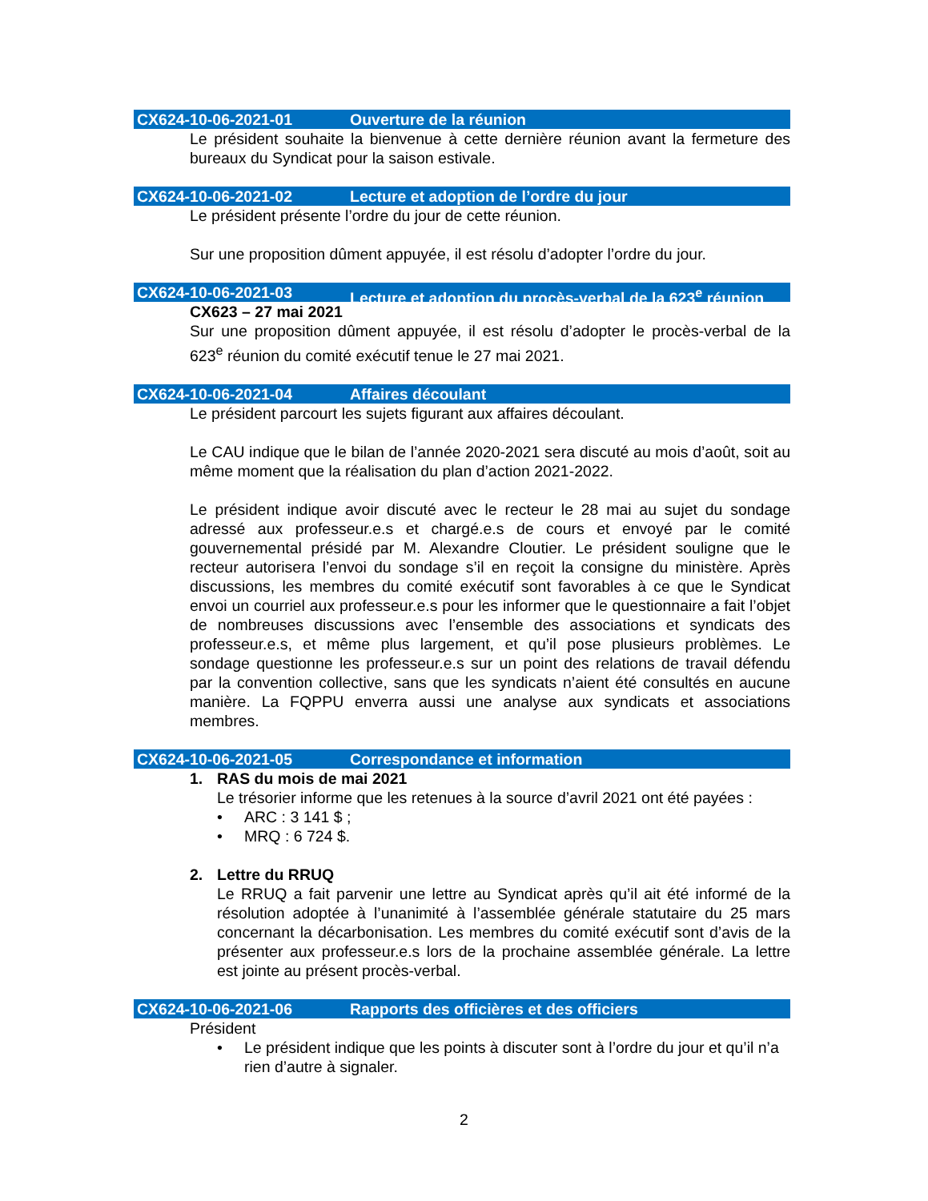CX624-10-06-2021-01 Ouverture de la réunion
Le président souhaite la bienvenue à cette dernière réunion avant la fermeture des bureaux du Syndicat pour la saison estivale.
CX624-10-06-2021-02 Lecture et adoption de l’ordre du jour
Le président présente l’ordre du jour de cette réunion.
Sur une proposition dûment appuyée, il est résolu d’adopter l’ordre du jour.
CX624-10-06-2021-03 Lecture et adoption du procès-verbal de la 623<sup>e</sup> réunion
CX623 – 27 mai 2021
Sur une proposition dûment appuyée, il est résolu d’adopter le procès-verbal de la 623<sup>e</sup> réunion du comité exécutif tenue le 27 mai 2021.
CX624-10-06-2021-04 Affaires découlant
Le président parcourt les sujets figurant aux affaires découlant.
Le CAU indique que le bilan de l’année 2020-2021 sera discuté au mois d’août, soit au même moment que la réalisation du plan d’action 2021-2022.
Le président indique avoir discuté avec le recteur le 28 mai au sujet du sondage adressé aux professeur.e.s et chargé.e.s de cours et envoyé par le comité gouvernemental présidé par M. Alexandre Cloutier. Le président souligne que le recteur autorisera l’envoi du sondage s’il en reçoit la consigne du ministère. Après discussions, les membres du comité exécutif sont favorables à ce que le Syndicat envoi un courriel aux professeur.e.s pour les informer que le questionnaire a fait l’objet de nombreuses discussions avec l’ensemble des associations et syndicats des professeur.e.s, et même plus largement, et qu’il pose plusieurs problèmes. Le sondage questionne les professeur.e.s sur un point des relations de travail défendu par la convention collective, sans que les syndicats n’aient été consultés en aucune manière. La FQPPU enverra aussi une analyse aux syndicats et associations membres.
CX624-10-06-2021-05 Correspondance et information
1. RAS du mois de mai 2021
Le trésorier informe que les retenues à la source d’avril 2021 ont été payées :
• ARC : 3 141 $ ;
• MRQ : 6 724 $.
2. Lettre du RRUQ
Le RRUQ a fait parvenir une lettre au Syndicat après qu’il ait été informé de la résolution adoptée à l’unanimité à l’assemblée générale statutaire du 25 mars concernant la décarbonisation. Les membres du comité exécutif sont d’avis de la présenter aux professeur.e.s lors de la prochaine assemblée générale. La lettre est jointe au présent procès-verbal.
CX624-10-06-2021-06 Rapports des officières et des officiers
Président
• Le président indique que les points à discuter sont à l’ordre du jour et qu’il n’a rien d’autre à signaler.
2